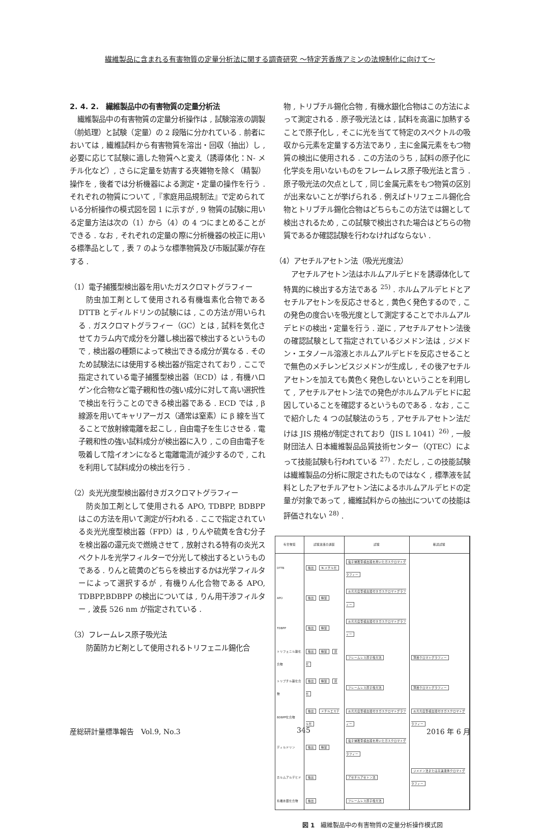繊維製品に含まれる有害物質の定量分析法に関する調査研究 〜特定芳香族アミンの法規制化に向けて〜
2. 4. 2.　繊維製品中の有害物質の定量分析法
繊維製品中の有害物質の定量分析操作は , 試験溶液の調製（前処理）と試験（定量）の 2 段階に分かれている . 前者においては , 繊維試料から有害物質を溶出・回収（抽出）し , 必要に応じて試験に適した物質へと変え（誘導体化：N- メチル化など）, さらに定量を妨害する夾雑物を除く（精製）操作を , 後者では分析機器による測定・定量の操作を行う . それぞれの物質について ,『家庭用品規制法』で定められている分析操作の模式図を図 1 に示すが , 9 物質の試験に用いる定量方法は次の（1）から（4）の 4 つにまとめることができる . なお , それぞれの定量の際に分析機器の校正に用いる標準品として , 表 7 のような標準物質及び市販試薬が存在する .
（1）電子捕獲型検出器を用いたガスクロマトグラフィー
防虫加工剤として使用される有機塩素化合物である DTTB とディルドリンの試験には , この方法が用いられる . ガスクロマトグラフィー（GC）とは , 試料を気化させてカラム内で成分を分離し検出器で検出するというもので , 検出器の種類によって検出できる成分が異なる . そのため試験法には使用する検出器が指定されており , ここで指定されている電子捕獲型検出器（ECD）は , 有機ハロゲン化合物など電子親和性の強い成分に対して高い選択性で検出を行うことのできる検出器である . ECD では , β 線源を用いてキャリアーガス（通常は窒素）に β 線を当てることで放射線電離を起こし , 自由電子を生じさせる . 電子親和性の強い試料成分が検出器に入り , この自由電子を吸着して陰イオンになると電離電流が減少するので , これを利用して試料成分の検出を行う .
（2）炎光光度型検出器付きガスクロマトグラフィー
防炎加工剤として使用される APO, TDBPP, BDBPP はこの方法を用いて測定が行われる . ここで指定されている炎光光度型検出器（FPD）は , りんや硫黄を含む分子を検出器の還元炎で燃焼させて , 放射される特有の炎光スペクトルを光学フィルターで分光して検出するというものである . りんと硫黄のどちらを検出するかは光学フィルターによって選択するが , 有機りん化合物である APO, TDBPP,BDBPP の検出については , りん用干渉フィルター , 波長 526 nm が指定されている .
（3）フレームレス原子吸光法
防菌防カビ剤として使用されるトリフェニル錫化合
物 , トリブチル錫化合物 , 有機水銀化合物はこの方法によって測定される . 原子吸光法とは , 試料を高温に加熱することで原子化し , そこに光を当てて特定のスペクトルの吸収から元素を定量する方法であり , 主に金属元素をもつ物質の検出に使用される . この方法のうち , 試料の原子化に化学炎を用いないものをフレームレス原子吸光法と言う . 原子吸光法の欠点として , 同じ金属元素をもつ物質の区別が出来ないことが挙げられる . 例えばトリフェニル錫化合物とトリブチル錫化合物はどちらもこの方法では錫として検出されるため , この試験で検出された場合はどちらの物質であるか確認試験を行わなければならない .
（4）アセチルアセトン法（吸光光度法）
アセチルアセトン法はホルムアルデヒドを誘導体化して特異的に検出する方法である <sup>25)</sup> . ホルムアルデヒドとアセチルアセトンを反応させると , 黄色く発色するので , この発色の度合いを吸光度として測定することでホルムアルデヒドの検出・定量を行う . 逆に , アセチルアセトン法後の確認試験として指定されているジメドン法は , ジメドン・エタノール溶液とホルムアルデヒドを反応させることで無色のメチレンビスジメドンが生成し , その後アセチルアセトンを加えても黄色く発色しないということを利用して , アセチルアセトン法での発色がホルムアルデヒドに起因していることを確認するというものである . なお , ここで紹介した 4 つの試験法のうち , アセチルアセトン法だけは JIS 規格が制定されており（JIS L 1041）<sup>26)</sup> , 一般財団法人 日本繊維製品品質技術センター（QTEC）によって技能試験も行われている <sup>27)</sup> . ただし , この技能試験は繊維製品の分析に限定されたものではなく , 標準液を試料としたアセチルアセトン法によるホルムアルデヒドの定量が対象であって , 繊維試料からの抽出についての技能は評価されない <sup>28)</sup> .
| 有害物質 | 試験溶液の調製 | 試験 | 確認試験 |
| --- | --- | --- | --- |
| DTTB | 抽出 N-メチル化 | 電子捕獲型検出器を用いたガスクロマトグラフィー | |
| APO | 抽出 精製 | 炎光光度型検出器付きガスクロマトグラフィー | |
| TDBPP | 抽出 精製 | 炎光光度型検出器付きガスクロマトグラフィー | |
| トリフェニル錫化合物 | 抽出 精製 灰化 | フレームレス原子吸光法 | 薄層クロマトグラフィー |
| トリブチル錫化合物 | 抽出 精製 灰化 | フレームレス原子吸光法 | 薄層クロマトグラフィー |
| BDBPP化合物 | 抽出 メチルエステル化 | 炎光光度型検出器付きガスクロマトグラフィー | 炎光光度型検出器付きガスクロマトグラフィー |
| ディルドリン | 抽出 精製 | 電子捕獲型検出器を用いたガスクロマトグラフィー | |
| ホルムアルデヒド | 抽出 | アセチルアセトン法 | ジメドン法または高速液体クロマトグラフィー |
| 有機水銀化合物 | 抽出 | フレームレス原子吸光法 | |
図 1　繊維製品中の有害物質の定量分析操作模式図
産総研計量標準報告　Vol.9, No.3 345 2016 年 6 月